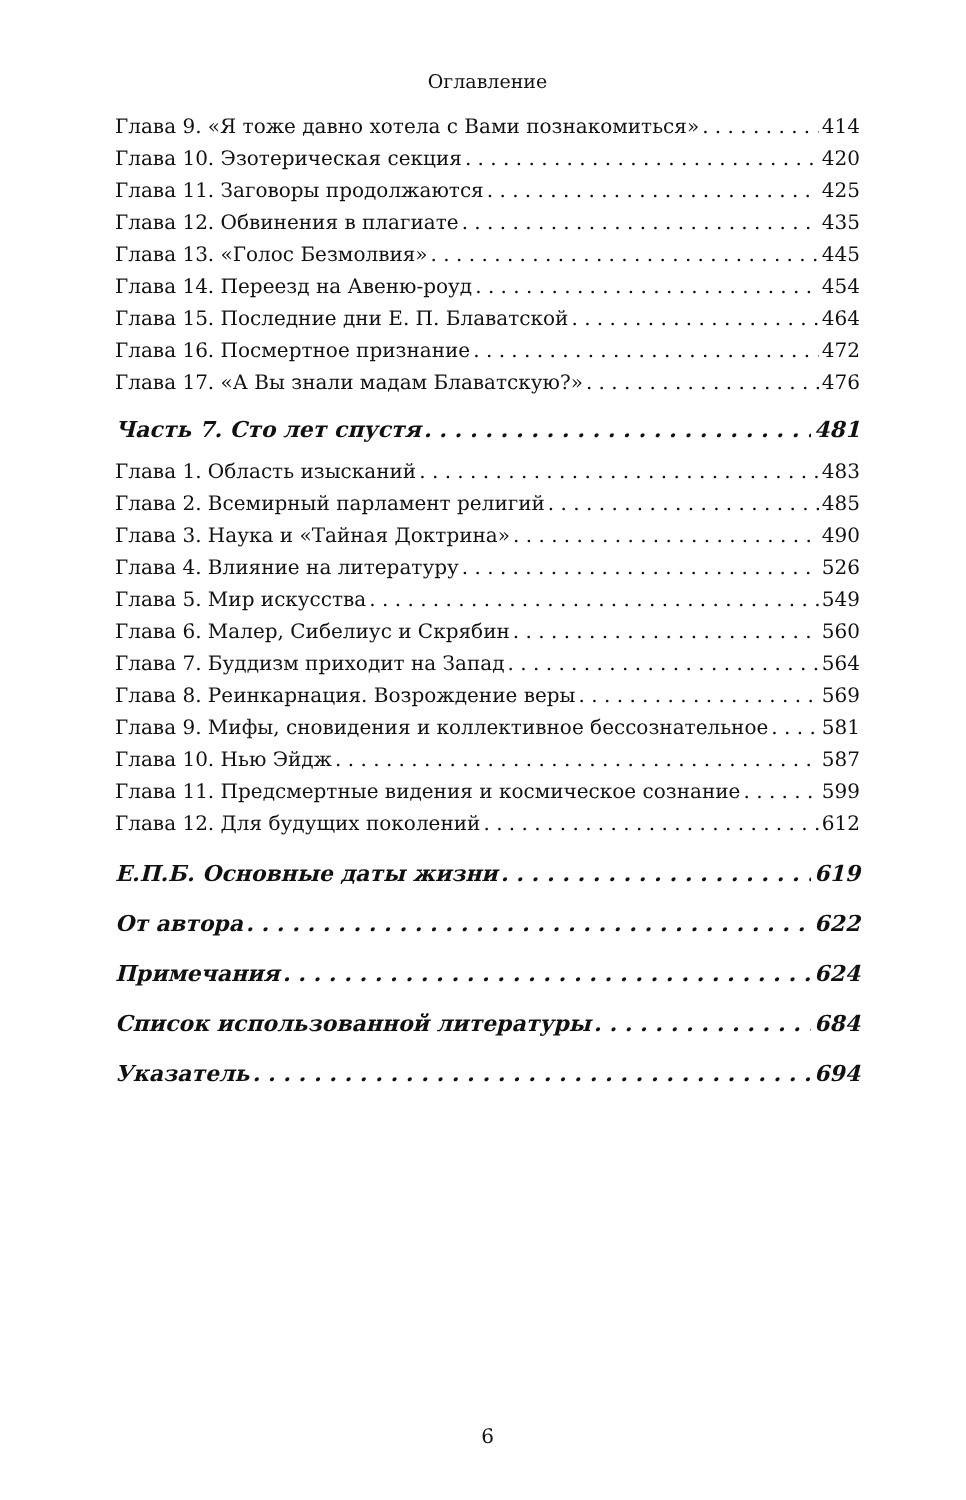Оглавление
Глава 9. «Я тоже давно хотела с Вами познакомиться» 414
Глава 10. Эзотерическая секция 420
Глава 11. Заговоры продолжаются 425
Глава 12. Обвинения в плагиате 435
Глава 13. «Голос Безмолвия» 445
Глава 14. Переезд на Авеню-роуд 454
Глава 15. Последние дни Е. П. Блаватской 464
Глава 16. Посмертное признание 472
Глава 17. «А Вы знали мадам Блаватскую?» 476
Часть 7. Сто лет спустя 481
Глава 1. Область изысканий 483
Глава 2. Всемирный парламент религий 485
Глава 3. Наука и «Тайная Доктрина» 490
Глава 4. Влияние на литературу 526
Глава 5. Мир искусства 549
Глава 6. Малер, Сибелиус и Скрябин 560
Глава 7. Буддизм приходит на Запад 564
Глава 8. Реинкарнация. Возрождение веры 569
Глава 9. Мифы, сновидения и коллективное бессознательное 581
Глава 10. Нью Эйдж 587
Глава 11. Предсмертные видения и космическое сознание 599
Глава 12. Для будущих поколений 612
Е.П.Б. Основные даты жизни 619
От автора 622
Примечания 624
Список использованной литературы 684
Указатель 694
6